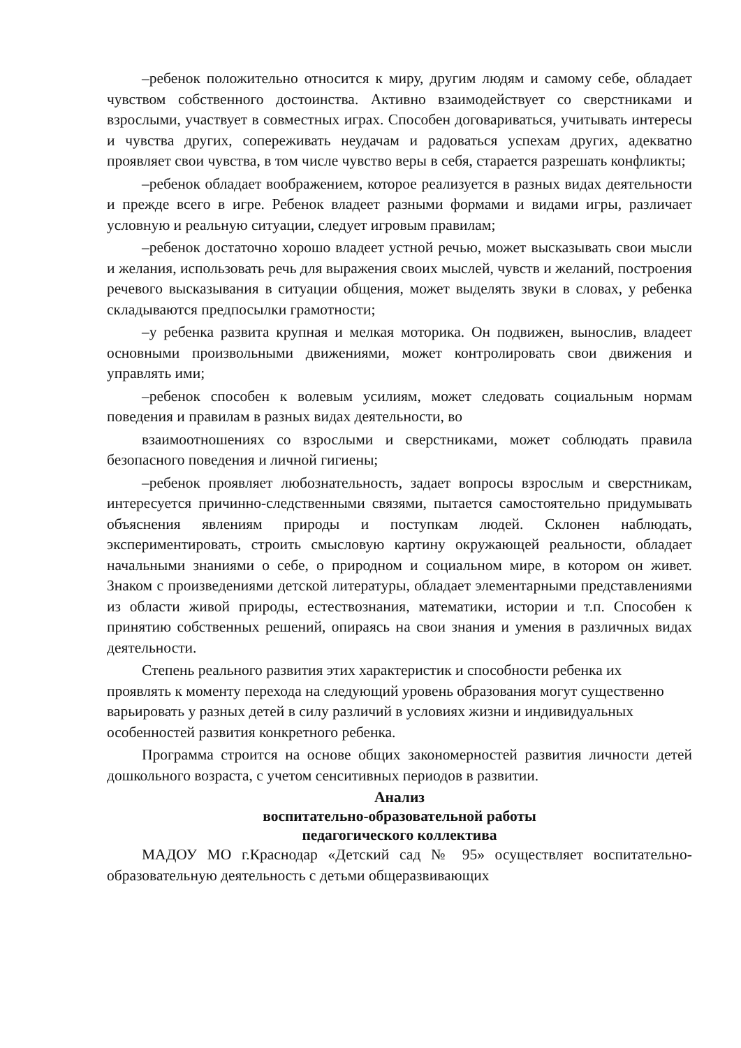–ребенок положительно относится к миру, другим людям и самому себе, обладает чувством собственного достоинства. Активно взаимодействует со сверстниками и взрослыми, участвует в совместных играх. Способен договариваться, учитывать интересы и чувства других, сопереживать неудачам и радоваться успехам других, адекватно проявляет свои чувства, в том числе чувство веры в себя, старается разрешать конфликты;
–ребенок обладает воображением, которое реализуется в разных видах деятельности и прежде всего в игре. Ребенок владеет разными формами и видами игры, различает условную и реальную ситуации, следует игровым правилам;
–ребенок достаточно хорошо владеет устной речью, может высказывать свои мысли и желания, использовать речь для выражения своих мыслей, чувств и желаний, построения речевого высказывания в ситуации общения, может выделять звуки в словах, у ребенка складываются предпосылки грамотности;
–у ребенка развита крупная и мелкая моторика. Он подвижен, вынослив, владеет основными произвольными движениями, может контролировать свои движения и управлять ими;
–ребенок способен к волевым усилиям, может следовать социальным нормам поведения и правилам в разных видах деятельности, во
взаимоотношениях со взрослыми и сверстниками, может соблюдать правила безопасного поведения и личной гигиены;
–ребенок проявляет любознательность, задает вопросы взрослым и сверстникам, интересуется причинно-следственными связями, пытается самостоятельно придумывать объяснения явлениям природы и поступкам людей. Склонен наблюдать, экспериментировать, строить смысловую картину окружающей реальности, обладает начальными знаниями о себе, о природном и социальном мире, в котором он живет. Знаком с произведениями детской литературы, обладает элементарными представлениями из области живой природы, естествознания, математики, истории и т.п. Способен к принятию собственных решений, опираясь на свои знания и умения в различных видах деятельности.
Степень реального развития этих характеристик и способности ребенка их проявлять к моменту перехода на следующий уровень образования могут существенно варьировать у разных детей в силу различий в условиях жизни и индивидуальных особенностей развития конкретного ребенка.
Программа строится на основе общих закономерностей развития личности детей дошкольного возраста, с учетом сенситивных периодов в развитии.
Анализ
воспитательно-образовательной работы
педагогического коллектива
МАДОУ МО г.Краснодар «Детский сад № 95» осуществляет воспитательно-образовательную деятельность с детьми общеразвивающих